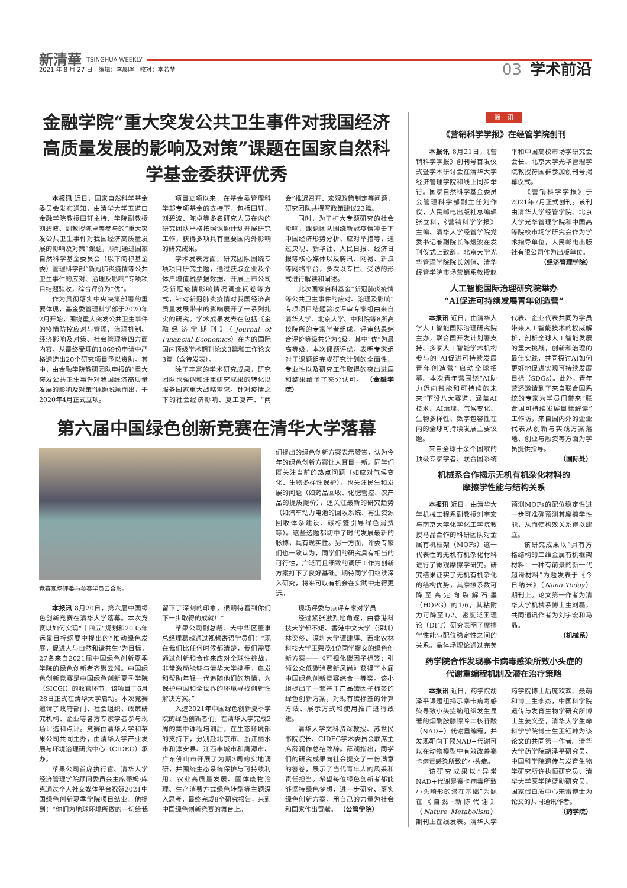新清華 TSINGHUA WEEKLY
2021 年 8 月 27 日　编辑：李晨晖　校对：李若梦 03 学术前沿
金融学院“重大突发公共卫生事件对我国经济高质量发展的影响及对策”课题在国家自然科学基金委获评优秀
本报讯 近日，国家自然科学基金委员会发布通知，由清华大学五道口金融学院教授田轩主持、学院副教授刘碧波、副教授陈卓等参与的“重大突发公共卫生事件对我国经济高质量发展的影响及对策”课题，顺利通过国家自然科学基金委员会（以下简称基金委）管理科学部“新冠肺炎疫情等公共卫生事件的应对、治理及影响”专项项目结题验收，综合评价为“优”。
作为贯彻落实中央决策部署的重要体现，基金委管理科学部于2020年2月开始，围绕重大突发公共卫生事件的疫情防控应对与管理、治理机制、经济影响及对策、社会管理等四方面内容，从最终受理的1869份申请中严格遴选出20个研究项目予以资助。其中，由金融学院教研团队申报的“重大突发公共卫生事件对我国经济高质量发展的影响及对策”课题脱颖而出，于2020年4月正式立项。
项目立项以来，在基金委管理科学部专项基金的支持下，包括田轩、刘碧波、陈卓等多名研究人员在内的研究团队严格按照课题计划开展研究工作，获得多项具有重要国内外影响的研究成果。
学术发表方面，研究团队围绕专项项目研究主题，通过获取企业及个体户增值税票据数据、开展上市公司受新冠疫情影响情况调查问卷等方式，针对新冠肺炎疫情对我国经济高质量发展带来的影响展开了一系列扎实的研究。学术成果发表在包括《金融经济学期刊》（Journal of Financial Economics）在内的国际国内顶级学术期刊论文3篇和工作论文3篇（含待发表）。
除了丰富的学术研究成果，研究团队也强调和注重研究成果的转化以服务国家重大战略需求。针对疫情之下的社会经济影响、复工复产、“两会”推迟召开、宏观政策制定等问题，研究团队共撰写政策建议23篇。
同时，为了扩大专题研究的社会影响，课题团队围绕新冠疫情冲击下中国经济形势分析、应对举措等，通过央视、新华社、人民日报、经济日报等核心媒体以及腾讯、网易、新浪等网络平台，多次以专栏、受访的形式进行解读和阐述。
此次国家自科基金“新冠肺炎疫情等公共卫生事件的应对、治理及影响”专项项目结题验收评审专家组由来自清华大学、北京大学、中科院等8所高校院所的专家学者组成，评审结果综合评价等级共分为4级，其中“优”为最高等级。本次课题评优，表明专家组对于课题组完成研究计划的全面性、专业性以及研究工作取得的突出进展和结果给予了充分认可。 （金融学院）
第六届中国绿色创新竞赛在清华大学落幕
竞赛现场评委与参赛学员云合影。
们提出的绿色创新方案表示赞赏，认为今年的绿色创新方案让人耳目一新。同学们既关注当前的热点问题（如应对气候变化、生物多样性保护），也关注民生和发展的问题（如药品回收、化肥管控、农产品的提质提价），还关注最新的研究趋势（如汽车动力电池的回收系统、再生资源回收体系建设、碳标签引导绿色消费等）。这些选题都切中了时代发展最新的脉搏，具有现实性。另一方面，评委专家们也一致认为，同学们的研究具有相当的可行性，广泛而且细致的调研工作为创新方案打下了良好基础。期待同学们继续深入研究，将来可以有机会在实践中走得更远。
本报讯 8月20日，第六届中国绿色创新竞赛在清华大学落幕。本次竞赛以如何实现“十四五”规划和2035年远景目标纲要中提出的“推动绿色发展，促进人与自然和谐共生”为目标，27名来自2021届中国绿色创新夏季学院的绿色创新者齐聚云端。中国绿色创新竞赛是中国绿色创新夏季学院（SICGI）的收官环节，该项目于6月28日正式在清华大学启动。本次竞赛邀请了政府部门、社会组织、政策研究机构、企业等各方专家学者参与现场评选和点评。竞赛由清华大学和苹果公司共同主办，由清华大学产业发展与环境治理研究中心（CIDEG）承办。
苹果公司首席执行官、清华大学经济管理学院顾问委员会主席蒂姆·库克通过个人社交媒体平台祝贺2021中国绿色创新夏季学院项目结业。他提到：“你们为地球环境所做的一切给我留下了深刻的印象，很期待看到你们下一步取得的成就！”
苹果公司副总裁、大中华区董事总经理葛越通过视频寄语学员们：“现在我们比任何时候都清楚，我们需要通过创新和合作来应对全球性挑战，非常激动能够与清华大学携手，启发和帮助年轻一代追随他们的热情，为保护中国和全世界的环境寻找创新性解决方案。”
入选2021年中国绿色创新夏季学院的绿色创新者们，在清华大学完成2周的集中课程培训后，在生态环境部的支持下，分别赴北京市、浙江丽水市和淳安县、江西丰城市和鹰潭市、广东佛山市开展了为期3周的实地调研，并围绕生态系统保护与可持续利用、农业高质量发展、固体废物治理、生产消费方式绿色转型等主题深入思考，最终完成8个研究报告，来到中国绿色创新竞赛的舞台上。
现场评委与点评专家对学员
经过紧张激烈地角逐，由香港科技大学都不矩、香港中文大学（深圳）林奕佟、深圳大学谭建辉、西北农林科技大学王荣茂4位同学提交的绿色创新方案——《可视化碳因子标签：引领公众低碳消费新风尚》获得了本届中国绿色创新竞赛综合一等奖。该小组提出了一套基于产品碳因子标签的绿色创新方案，对现有碳标签的计算方法、展示方式和使用推广进行改进。
清华大学文科资深教授、苏世民书院院长、CIDEG学术委员会联席主席薛澜作总结致辞。薛澜指出，同学们的研究成果向社会提交了一份满意的答卷，展示了当代青年人的风采和责任担当。希望每位绿色创新者都能够坚持绿色梦想，进一步研究、落实绿色创新方案，用自己的力量为社会和国家作出贡献。 （公管学院）
简　讯
《营销科学学报》在经管学院创刊
本报讯 8月21日，《营销科学学报》创刊号首发仪式暨学术研讨会在清华大学经济管理学院和线上同步举行。国家自然科学基金委员会管理科学部副主任刘作仪，人民邮电出版社总编辑张立科，《营销科学学报》主编、清华大学经管学院党委书记兼副院长陈煜波在发刊仪式上致辞，北京大学光华管理学院院长刘俏、清华经管学院市场营销系教授赵平和中国高校市场学研究会会长、北京大学光华管理学院教授符国群参加创刊号揭幕仪式。
《营销科学学报》于2021年7月正式创刊。该刊由清华大学经管学院、北京大学光华管理学院和中国高等院校市场学研究会作为学术指导单位，人民邮电出版社有限公司作为出版单位。
（经济管理学院）
人工智能国际治理研究院举办
“AI促进可持续发展青年创造营”
本报讯 近日，由清华大学人工智能国际治理研究院主办，联合国开发计划署支持、多家人工智能学术机构参与的“AI促进可持续发展青年创造营”启动全球招募。本次青年营围绕“AI助力迈向智能和可持续的未来”下设八大赛道，涵盖AI技术、AI治理、气候变化、生物多样性、数字包容性在内的全球可持续发展主要议题。
来自全球十余个国家的顶级专家学者、联合国系统代表、企业代表共同为学员带来人工智能技术的权威解析，剖析全球人工智能发展的重大挑战，创新和治理的最佳实践，共同探讨AI如何更好地促进实现可持续发展目标（SDGs）。此外，青年营还邀请到了来自联合国系统的专家为学员们带来“联合国可持续发展目标解读”工作坊，来自国内外的企业代表从创新与实践方案落地、创业与融资等方面为学员提供指导。
（国际处）
机械系合作揭示无机有机杂化材料的
摩擦学性能与结构关系
本报讯 近日，由清华大学机械工程系副教授刘宇宏与南京大学化学化工学院教授马晶合作的科研团队对金属有机框架（MOFs）这一代表性的无机有机杂化材料进行了微观摩擦学研究。研究结果证实了无机有机杂化的结构优势，其摩擦系数可降至高定向裂解石墨（HOPG）的1/6，其粘附力可降至1/2。密度泛函理论（DFT）研究表明了摩擦学性能与配位稳定性之间的关系。晶体场理论通过完美预测MOFs的配位稳定性进一步可准确预测其摩擦学性能，从而使构效关系得以建立。
该研究成果以“具有方格结构的二维金属有机框架材料：一种有前景的新一代超滑材料”为题发表于《今日纳米》（Nano Today）期刊上。论文第一作者为清华大学机械系博士生刘磊，共同通讯作者为刘宇宏和马晶。
（机械系）
药学院合作发现寨卡病毒感染所致小头症的
代谢重编程机制及潜在治疗策略
本报讯 近日，药学院胡泽平课题组揭示寨卡病毒感染导致小头症脑组织发生显著的烟酰胺腺嘌呤二核苷酸（NAD+）代谢重编程，并发现靶向干预NAD+代谢可以在动物模型中有效改善寨卡病毒感染所致的小头症。
该研究成果以“异常NAD+代谢是寨卡病毒所致小头畸形的潜在基础”为题在《自然·新陈代谢》（Nature Metabolism）期刊上在线发表。清华大学药学院博士后庞欢欢、聂萌和博士生李杰，中国科学院遗传与发育生物学研究所博士生姜义圣，清华大学生命科学学院博士生王钰珅为该论文的共同第一作者。清华大学药学院胡泽平研究员、中国科学院遗传与发育生物学研究所许执恒研究员、清华大学医学院蓝勋研究员、国家蛋白质中心宋雷博士为论文的共同通讯作者。
（药学院）